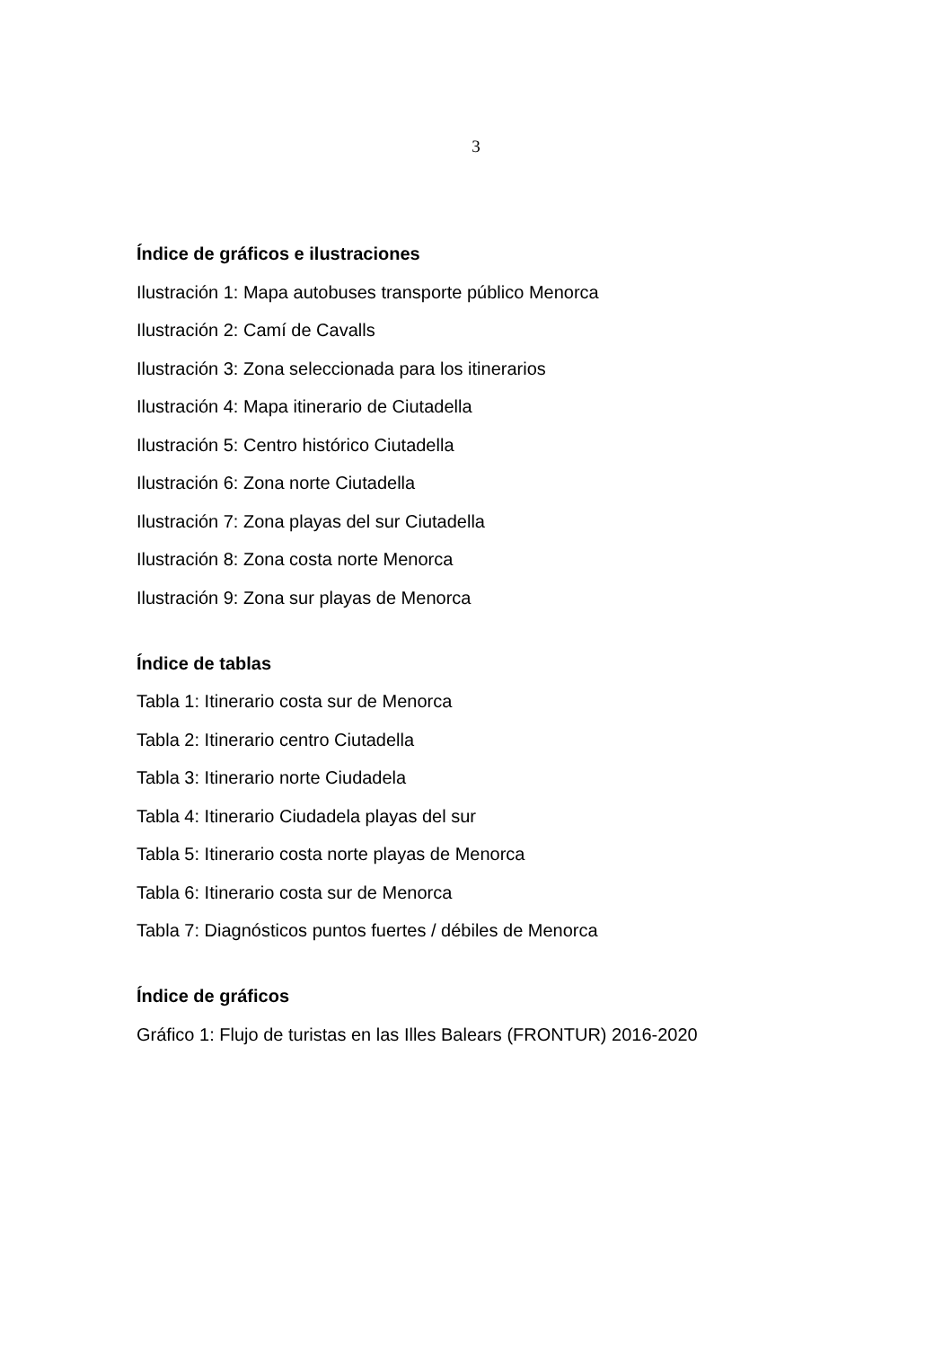3
Índice de gráficos e ilustraciones
Ilustración 1: Mapa autobuses transporte público Menorca
Ilustración 2: Camí de Cavalls
Ilustración 3: Zona seleccionada para los itinerarios
Ilustración 4: Mapa itinerario de Ciutadella
Ilustración 5: Centro histórico Ciutadella
Ilustración 6: Zona norte Ciutadella
Ilustración 7: Zona playas del sur Ciutadella
Ilustración 8: Zona costa norte Menorca
Ilustración 9: Zona sur playas de Menorca
Índice de tablas
Tabla 1: Itinerario costa sur de Menorca
Tabla 2: Itinerario centro Ciutadella
Tabla 3: Itinerario norte Ciudadela
Tabla 4: Itinerario Ciudadela playas del sur
Tabla 5: Itinerario costa norte playas de Menorca
Tabla 6: Itinerario costa sur de Menorca
Tabla 7: Diagnósticos puntos fuertes / débiles de Menorca
Índice de gráficos
Gráfico 1: Flujo de turistas en las Illes Balears (FRONTUR) 2016-2020